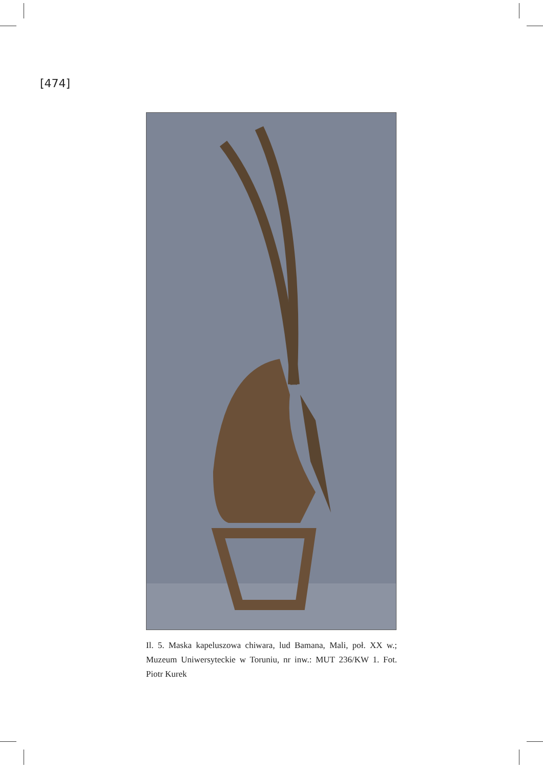[474]
Il. 5. Maska kapeluszowa chiwara, lud Bamana, Mali, poł. XX w.; Muzeum Uniwersyteckie w Toruniu, nr inw.: MUT 236/KW 1. Fot. Piotr Kurek